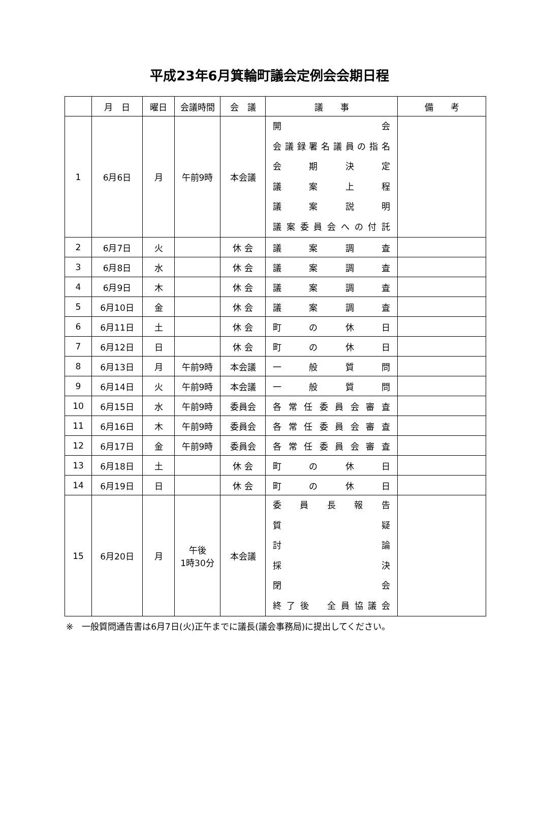平成23年6月箕輪町議会定例会会期日程
| | 月 日 | 曜日 | 会議時間 | 会 議 | 議 事 | 備 考 |
| --- | --- | --- | --- | --- | --- | --- |
| 1 | 6月6日 | 月 | 午前9時 | 本会議 | 開 会 会議録署名議員の指名 会 期 決 定 議 案 上 程 議 案 説 明 議案委員会への付託 | |
| 2 | 6月7日 | 火 | | 休 会 | 議 案 調 査 | |
| 3 | 6月8日 | 水 | | 休 会 | 議 案 調 査 | |
| 4 | 6月9日 | 木 | | 休 会 | 議 案 調 査 | |
| 5 | 6月10日 | 金 | | 休 会 | 議 案 調 査 | |
| 6 | 6月11日 | 土 | | 休 会 | 町 の 休 日 | |
| 7 | 6月12日 | 日 | | 休 会 | 町 の 休 日 | |
| 8 | 6月13日 | 月 | 午前9時 | 本会議 | 一 般 質 問 | |
| 9 | 6月14日 | 火 | 午前9時 | 本会議 | 一 般 質 問 | |
| 10 | 6月15日 | 水 | 午前9時 | 委員会 | 各常任委員会審査 | |
| 11 | 6月16日 | 木 | 午前9時 | 委員会 | 各常任委員会審査 | |
| 12 | 6月17日 | 金 | 午前9時 | 委員会 | 各常任委員会審査 | |
| 13 | 6月18日 | 土 | | 休 会 | 町 の 休 日 | |
| 14 | 6月19日 | 日 | | 休 会 | 町 の 休 日 | |
| 15 | 6月20日 | 月 | 午後 1時30分 | 本会議 | 委 員 長 報 告 質 疑 討 論 採 決 閉 会 終了後 全員協議会 | |
※　一般質問通告書は6月7日(火)正午までに議長(議会事務局)に提出してください。